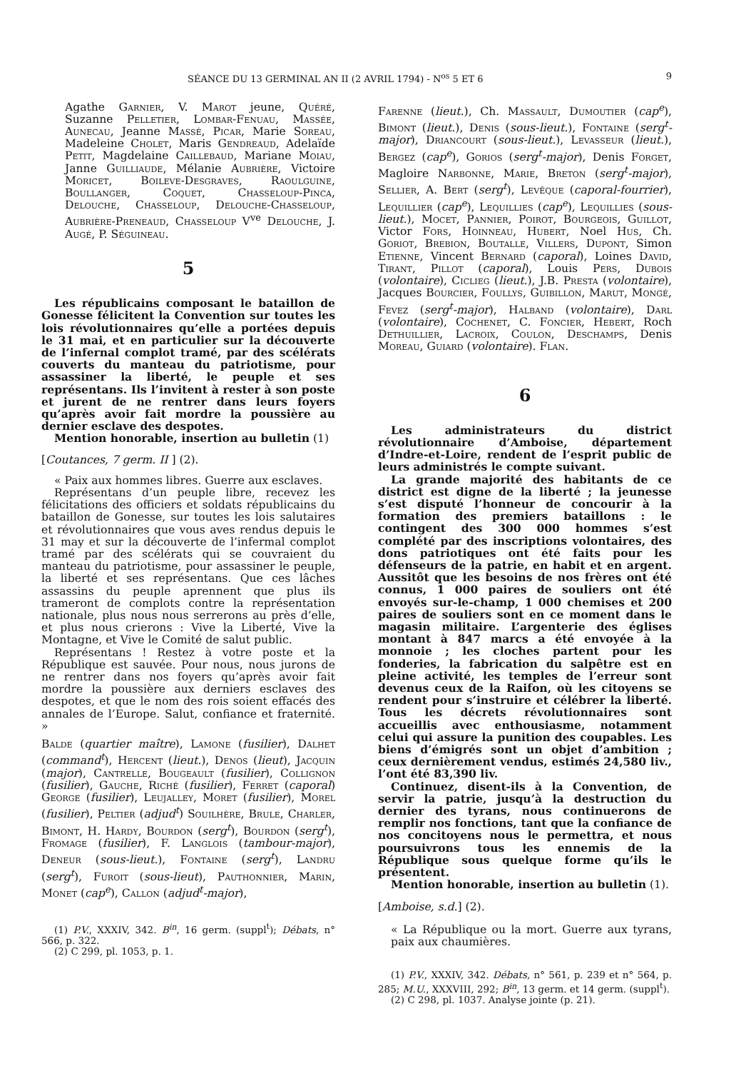SÉANCE DU 13 GERMINAL AN II (2 AVRIL 1794) - N<sup>os</sup> 5 ET 6 9
Agathe Garnier, V. Marot jeune, Quéré, Suzanne Pelletier, Lombar-Fenuau, Massée, Aunecau, Jeanne Massé, Picar, Marie Soreau, Madeleine Cholet, Maris Gendreaud, Adelaïde Petit, Magdelaine Caillebaud, Mariane Moiau, Janne Guilliaude, Mélanie Aubrière, Victoire Moricet, Boileve-Desgraves, Raoulguine, Boullanger, Coquet, Chasseloup-Pinca, Delouche, Chasseloup, Delouche-Chasseloup, Aubrière-Preneaud, Chasseloup V<sup>ve</sup> Delouche, J. Augé, P. Séguineau.
5
Les républicains composant le bataillon de Gonesse félicitent la Convention sur toutes les lois révolutionnaires qu’elle a portées depuis le 31 mai, et en particulier sur la découverte de l’infernal complot tramé, par des scélérats couverts du manteau du patriotisme, pour assassiner la liberté, le peuple et ses représentans. Ils l’invitent à rester à son poste et jurent de ne rentrer dans leurs foyers qu’après avoir fait mordre la poussière au dernier esclave des despotes.
Mention honorable, insertion au bulletin (1)
[Coutances, 7 germ. II ] (2).
« Paix aux hommes libres. Guerre aux esclaves.
Représentans d’un peuple libre, recevez les félicitations des officiers et soldats républicains du bataillon de Gonesse, sur toutes les lois salutaires et révolutionnaires que vous aves rendus depuis le 31 may et sur la découverte de l’infermal complot tramé par des scélérats qui se couvraient du manteau du patriotisme, pour assassiner le peuple, la liberté et ses représentans. Que ces lâches assassins du peuple aprennent que plus ils trameront de complots contre la représentation nationale, plus nous nous serrerons au près d’elle, et plus nous crierons : Vive la Liberté, Vive la Montagne, et Vive le Comité de salut public.
Représentans ! Restez à votre poste et la République est sauvée. Pour nous, nous jurons de ne rentrer dans nos foyers qu’après avoir fait mordre la poussière aux derniers esclaves des despotes, et que le nom des rois soient effacés des annales de l’Europe. Salut, confiance et fraternité. »
Balde (quartier maître), Lamone (fusilier), Dalhet (command<sup>t</sup>), Hercent (lieut.), Denos (lieut), Jacquin (major), Cantrelle, Bougeault (fusilier), Collignon (fusilier), Gauche, Riché (fusilier), Ferret (caporal) George (fusilier), Leujalley, Moret (fusilier), Morel (fusilier), Peltier (adjud<sup>t</sup>) Souilhère, Brule, Charler, Bimont, H. Hardy, Bourdon (serg<sup>t</sup>), Bourdon (serg<sup>t</sup>), Fromage (fusilier), F. Langlois (tambour-major), Deneur (sous-lieut.), Fontaine (serg<sup>t</sup>), Landru (serg<sup>t</sup>), Furoit (sous-lieut), Pauthonnier, Marin, Monet (cap<sup>e</sup>), Callon (adjud<sup>t</sup>-major),
(1) P.V., XXXIV, 342. B<sup>in</sup>, 16 germ. (suppl<sup>t</sup>); Débats, n° 566, p. 322.
(2) C 299, pl. 1053, p. 1.
Farenne (lieut.), Ch. Massault, Dumoutier (cap<sup>e</sup>), Bimont (lieut.), Denis (sous-lieut.), Fontaine (serg<sup>t</sup>-major), Driancourt (sous-lieut.), Levasseur (lieut.), Bergez (cap<sup>e</sup>), Gorios (serg<sup>t</sup>-major), Denis Forget, Magloire Narbonne, Marie, Breton (serg<sup>t</sup>-major), Sellier, A. Bert (serg<sup>t</sup>), Levêque (caporal-fourrier), Lequillier (cap<sup>e</sup>), Lequillies (cap<sup>e</sup>), Lequillies (sous-lieut.), Mocet, Pannier, Poirot, Bourgeois, Guillot, Victor Fors, Hoinneau, Hubert, Noel Hus, Ch. Goriot, Brebion, Boutalle, Villers, Dupont, Simon Etienne, Vincent Bernard (caporal), Loines David, Tirant, Pillot (caporal), Louis Pers, Dubois (volontaire), Ciclieg (lieut.), J.B. Presta (volontaire), Jacques Bourcier, Foullys, Guibillon, Marut, Mongé, Fevez (serg<sup>t</sup>-major), Halband (volontaire), Darl (volontaire), Cochenet, C. Foncier, Hebert, Roch Dethuillier, Lacroix, Coulon, Deschamps, Denis Moreau, Guiard (volontaire). Flan.
6
Les administrateurs du district révolutionnaire d’Amboise, département d’Indre-et-Loire, rendent de l’esprit public de leurs administrés le compte suivant.
La grande majorité des habitants de ce district est digne de la liberté ; la jeunesse s’est disputé l’honneur de concourir à la formation des premiers bataillons : le contingent des 300 000 hommes s’est complété par des inscriptions volontaires, des dons patriotiques ont été faits pour les défenseurs de la patrie, en habit et en argent. Aussitôt que les besoins de nos frères ont été connus, 1 000 paires de souliers ont été envoyés sur-le-champ, 1 000 chemises et 200 paires de souliers sont en ce moment dans le magasin militaire. L’argenterie des églises montant à 847 marcs a été envoyée à la monnoie ; les cloches partent pour les fonderies, la fabrication du salpêtre est en pleine activité, les temples de l’erreur sont devenus ceux de la Raifon, où les citoyens se rendent pour s’instruire et célébrer la liberté. Tous les décrets révolutionnaires sont accueillis avec enthousiasme, notamment celui qui assure la punition des coupables. Les biens d’émigrés sont un objet d’ambition ; ceux dernièrement vendus, estimés 24,580 liv., l’ont été 83,390 liv.
Continuez, disent-ils à la Convention, de servir la patrie, jusqu’à la destruction du dernier des tyrans, nous continuerons de remplir nos fonctions, tant que la confiance de nos concitoyens nous le permettra, et nous poursuivrons tous les ennemis de la République sous quelque forme qu’ils le présentent.
Mention honorable, insertion au bulletin (1).
[Amboise, s.d.] (2).
« La République ou la mort. Guerre aux tyrans, paix aux chaumières.
(1) P.V., XXXIV, 342. Débats, n° 561, p. 239 et n° 564, p. 285; M.U., XXXVIII, 292; B<sup>in</sup>, 13 germ. et 14 germ. (suppl<sup>t</sup>).
(2) C 298, pl. 1037. Analyse jointe (p. 21).